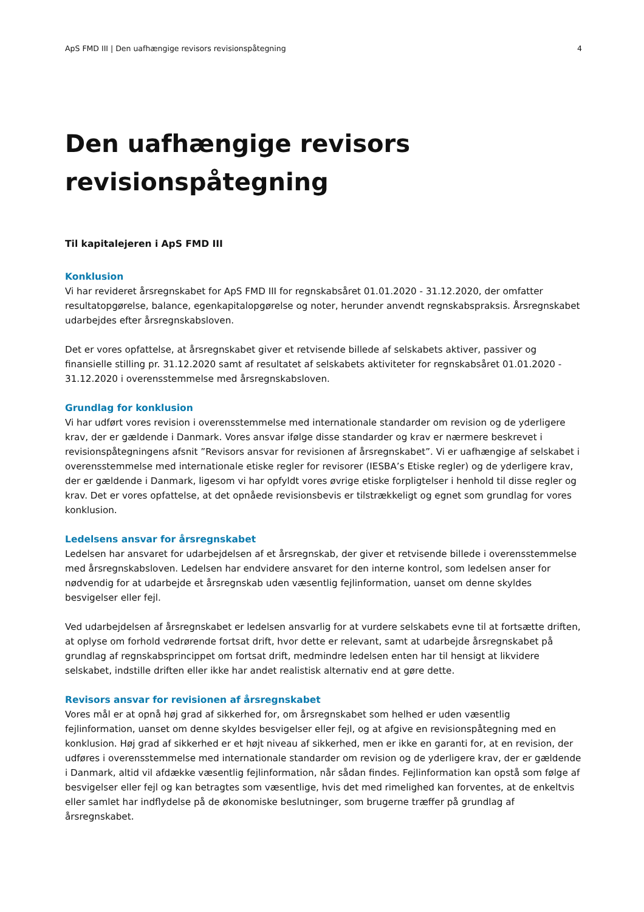ApS FMD III | Den uafhængige revisors revisionspåtegning 4
Den uafhængige revisors
revisionspåtegning
Til kapitalejeren i ApS FMD III
Konklusion
Vi har revideret årsregnskabet for ApS FMD III for regnskabsåret 01.01.2020 - 31.12.2020, der omfatter resultatopgørelse, balance, egenkapitalopgørelse og noter, herunder anvendt regnskabspraksis. Årsregnskabet udarbejdes efter årsregnskabsloven.
Det er vores opfattelse, at årsregnskabet giver et retvisende billede af selskabets aktiver, passiver og finansielle stilling pr. 31.12.2020 samt af resultatet af selskabets aktiviteter for regnskabsåret 01.01.2020 - 31.12.2020 i overensstemmelse med årsregnskabsloven.
Grundlag for konklusion
Vi har udført vores revision i overensstemmelse med internationale standarder om revision og de yderligere krav, der er gældende i Danmark. Vores ansvar ifølge disse standarder og krav er nærmere beskrevet i revisionspåtegningens afsnit ”Revisors ansvar for revisionen af årsregnskabet”. Vi er uafhængige af selskabet i overensstemmelse med internationale etiske regler for revisorer (IESBA’s Etiske regler) og de yderligere krav, der er gældende i Danmark, ligesom vi har opfyldt vores øvrige etiske forpligtelser i henhold til disse regler og krav. Det er vores opfattelse, at det opnåede revisionsbevis er tilstrækkeligt og egnet som grundlag for vores konklusion.
Ledelsens ansvar for årsregnskabet
Ledelsen har ansvaret for udarbejdelsen af et årsregnskab, der giver et retvisende billede i overensstemmelse med årsregnskabsloven. Ledelsen har endvidere ansvaret for den interne kontrol, som ledelsen anser for nødvendig for at udarbejde et årsregnskab uden væsentlig fejlinformation, uanset om denne skyldes besvigelser eller fejl.
Ved udarbejdelsen af årsregnskabet er ledelsen ansvarlig for at vurdere selskabets evne til at fortsætte driften, at oplyse om forhold vedrørende fortsat drift, hvor dette er relevant, samt at udarbejde årsregnskabet på grundlag af regnskabsprincippet om fortsat drift, medmindre ledelsen enten har til hensigt at likvidere selskabet, indstille driften eller ikke har andet realistisk alternativ end at gøre dette.
Revisors ansvar for revisionen af årsregnskabet
Vores mål er at opnå høj grad af sikkerhed for, om årsregnskabet som helhed er uden væsentlig fejlinformation, uanset om denne skyldes besvigelser eller fejl, og at afgive en revisionspåtegning med en konklusion. Høj grad af sikkerhed er et højt niveau af sikkerhed, men er ikke en garanti for, at en revision, der udføres i overensstemmelse med internationale standarder om revision og de yderligere krav, der er gældende i Danmark, altid vil afdække væsentlig fejlinformation, når sådan findes. Fejlinformation kan opstå som følge af besvigelser eller fejl og kan betragtes som væsentlige, hvis det med rimelighed kan forventes, at de enkeltvis eller samlet har indflydelse på de økonomiske beslutninger, som brugerne træffer på grundlag af årsregnskabet.